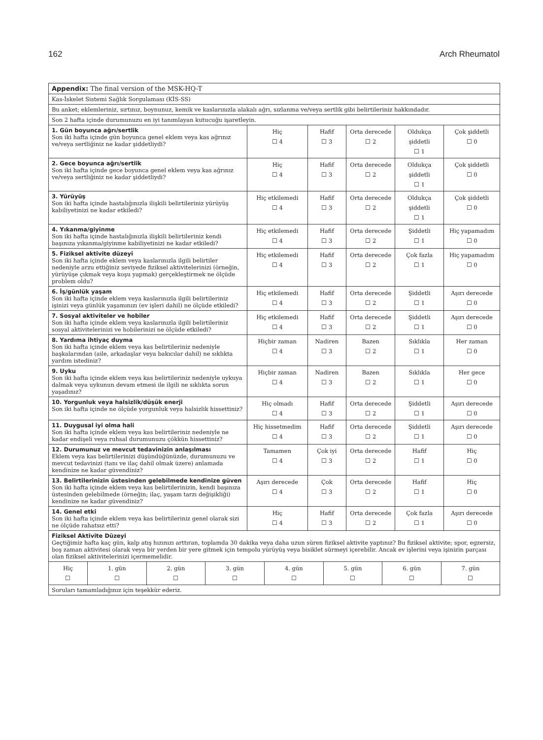162 Arch Rheumatol
| Appendix: The final version of the MSK-HQ-T | | | | | |
| Kas-İskelet Sistemi Sağlık Sorgulaması (KİS-SS) | | | | | |
| Bu anket; eklemleriniz, sırtınız, boynunuz, kemik ve kaslarınızla alakalı ağrı, sızlanma ve/veya sertlik gibi belirtileriniz hakkındadır. | | | | | |
| Son 2 hafta içinde durumunuzu en iyi tanımlayan kutucuğu işaretleyin. | | | | | |
| 1. Gün boyunca ağrı/sertlik Son iki hafta içinde gün boyunca genel eklem veya kas ağrınız ve/veya sertliğiniz ne kadar şiddetliydi? | Hiç ☐ 4 | Hafif ☐ 3 | Orta derecede ☐ 2 | Oldukça şiddetli ☐ 1 | Çok şiddetli ☐ 0 |
| 2. Gece boyunca ağrı/sertlik Son iki hafta içinde gece boyunca genel eklem veya kas ağrınız ve/veya sertliğiniz ne kadar şiddetliydi? | Hiç ☐ 4 | Hafif ☐ 3 | Orta derecede ☐ 2 | Oldukça şiddetli ☐ 1 | Çok şiddetli ☐ 0 |
| 3. Yürüyüş Son iki hafta içinde hastalığınızla ilişkili belirtileriniz yürüyüş kabiliyetinizi ne kadar etkiledi? | Hiç etkilemedi ☐ 4 | Hafif ☐ 3 | Orta derecede ☐ 2 | Oldukça şiddetli ☐ 1 | Çok şiddetli ☐ 0 |
| 4. Yıkanma/giyinme Son iki hafta içinde hastalığınızla ilişkili belirtileriniz kendi başınıza yıkanma/giyinme kabiliyetinizi ne kadar etkiledi? | Hiç etkilemedi ☐ 4 | Hafif ☐ 3 | Orta derecede ☐ 2 | Şiddetli ☐ 1 | Hiç yapamadım ☐ 0 |
| 5. Fiziksel aktivite düzeyi Son iki hafta içinde eklem veya kaslarınızla ilgili belirtiler nedeniyle arzu ettiğiniz seviyede fiziksel aktivitelerinizi (örneğin, yürüyüşe çıkmak veya koşu yapmak) gerçekleştirmek ne ölçüde problem oldu? | Hiç etkilemedi ☐ 4 | Hafif ☐ 3 | Orta derecede ☐ 2 | Çok fazla ☐ 1 | Hiç yapamadım ☐ 0 |
| 6. İş/günlük yaşam Son iki hafta içinde eklem veya kaslarınızla ilgili belirtileriniz işinizi veya günlük yaşamınızı (ev işleri dahil) ne ölçüde etkiledi? | Hiç etkilemedi ☐ 4 | Hafif ☐ 3 | Orta derecede ☐ 2 | Şiddetli ☐ 1 | Aşırı derecede ☐ 0 |
| 7. Sosyal aktiviteler ve hobiler Son iki hafta içinde eklem veya kaslarınızla ilgili belirtileriniz sosyal aktivitelerinizi ve hobilerinizi ne ölçüde etkiledi? | Hiç etkilemedi ☐ 4 | Hafif ☐ 3 | Orta derecede ☐ 2 | Şiddetli ☐ 1 | Aşırı derecede ☐ 0 |
| 8. Yardıma ihtiyaç duyma Son iki hafta içinde eklem veya kas belirtileriniz nedeniyle başkalarından (aile, arkadaşlar veya bakıcılar dahil) ne sıklıkta yardım istediniz? | Hiçbir zaman ☐ 4 | Nadiren ☐ 3 | Bazen ☐ 2 | Sıklıkla ☐ 1 | Her zaman ☐ 0 |
| 9. Uyku Son iki hafta içinde eklem veya kas belirtileriniz nedeniyle uykuya dalmak veya uykunun devam etmesi ile ilgili ne sıklıkta sorun yaşadınız? | Hiçbir zaman ☐ 4 | Nadiren ☐ 3 | Bazen ☐ 2 | Sıklıkla ☐ 1 | Her gece ☐ 0 |
| 10. Yorgunluk veya halsizlik/düşük enerji Son iki hafta içinde ne ölçüde yorgunluk veya halsizlik hissettiniz? | Hiç olmadı ☐ 4 | Hafif ☐ 3 | Orta derecede ☐ 2 | Şiddetli ☐ 1 | Aşırı derecede ☐ 0 |
| 11. Duygusal iyi olma hali Son iki hafta içinde eklem veya kas belirtileriniz nedeniyle ne kadar endişeli veya ruhsal durumunuzu çökkün hissettiniz? | Hiç hissetmedim ☐ 4 | Hafif ☐ 3 | Orta derecede ☐ 2 | Şiddetli ☐ 1 | Aşırı derecede ☐ 0 |
| 12. Durumunuz ve mevcut tedavinizin anlaşılması Eklem veya kas belirtilerinizi düşündüğünüzde, durumunuzu ve mevcut tedavinizi (tanı ve ilaç dahil olmak üzere) anlamada kendinize ne kadar güvendiniz? | Tamamen ☐ 4 | Çok iyi ☐ 3 | Orta derecede ☐ 2 | Hafif ☐ 1 | Hiç ☐ 0 |
| 13. Belirtilerinizin üstesinden gelebilmede kendinize güven Son iki hafta içinde eklem veya kas belirtilerinizin, kendi başınıza üstesinden gelebilmede (örneğin; ilaç, yaşam tarzı değişikliği) kendinize ne kadar güvendiniz? | Aşırı derecede ☐ 4 | Çok ☐ 3 | Orta derecede ☐ 2 | Hafif ☐ 1 | Hiç ☐ 0 |
| 14. Genel etki Son iki hafta içinde eklem veya kas belirtileriniz genel olarak sizi ne ölçüde rahatsız etti? | Hiç ☐ 4 | Hafif ☐ 3 | Orta derecede ☐ 2 | Çok fazla ☐ 1 | Aşırı derecede ☐ 0 |
| Fiziksel Aktivite Düzeyi Geçtiğimiz hafta kaç gün, kalp atış hızınızı arttıran, toplamda 30 dakika veya daha uzun süren fiziksel aktivite yaptınız? Bu fiziksel aktivite; spor, egzersiz, boş zaman aktivitesi olarak veya bir yerden bir yere gitmek için tempolu yürüyüş veya bisiklet sürmeyi içerebilir. Ancak ev işlerini veya işinizin parçası olan fiziksel aktivitelerinizi içermemelidir. | | | | | |
| / Hiç ☐ / 1. gün ☐ / 2. gün ☐ / 3. gün ☐ / 4. gün ☐ / 5. gün ☐ / 6. gün ☐ / 7. gün ☐ / | | | | | |
| Soruları tamamladığınız için teşekkür ederiz. | | | | | |